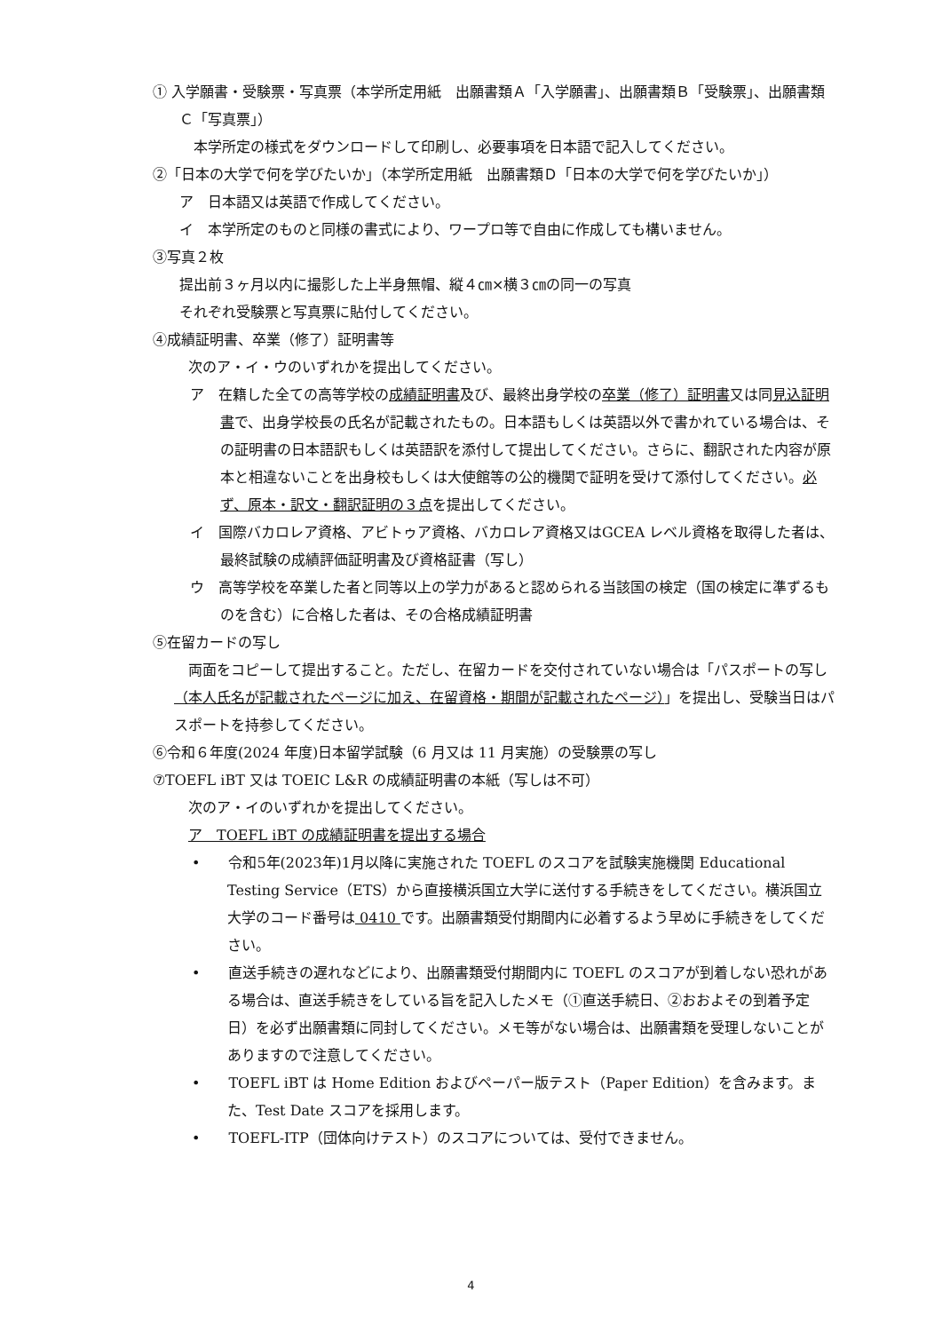① 入学願書・受験票・写真票（本学所定用紙　出願書類Ａ「入学願書」、出願書類Ｂ「受験票」、出願書類Ｃ「写真票」）
　本学所定の様式をダウンロードして印刷し、必要事項を日本語で記入してください。
②「日本の大学で何を学びたいか」（本学所定用紙　出願書類Ｄ「日本の大学で何を学びたいか」）
ア　日本語又は英語で作成してください。
イ　本学所定のものと同様の書式により、ワープロ等で自由に作成しても構いません。
③写真２枚
提出前３ヶ月以内に撮影した上半身無帽、縦４㎝×横３㎝の同一の写真
それぞれ受験票と写真票に貼付してください。
④成績証明書、卒業（修了）証明書等
次のア・イ・ウのいずれかを提出してください。
ア　在籍した全ての高等学校の成績証明書及び、最終出身学校の卒業（修了）証明書又は同見込証明書で、出身学校長の氏名が記載されたもの。日本語もしくは英語以外で書かれている場合は、その証明書の日本語訳もしくは英語訳を添付して提出してください。さらに、翻訳された内容が原本と相違ないことを出身校もしくは大使館等の公的機関で証明を受けて添付してください。必ず、原本・訳文・翻訳証明の３点を提出してください。
イ　国際バカロレア資格、アビトゥア資格、バカロレア資格又はGCEA レベル資格を取得した者は、最終試験の成績評価証明書及び資格証書（写し）
ウ　高等学校を卒業した者と同等以上の学力があると認められる当該国の検定（国の検定に準ずるものを含む）に合格した者は、その合格成績証明書
⑤在留カードの写し
両面をコピーして提出すること。ただし、在留カードを交付されていない場合は「パスポートの写し（本人氏名が記載されたページに加え、在留資格・期間が記載されたページ）」を提出し、受験当日はパスポートを持参してください。
⑥令和６年度(2024 年度)日本留学試験（6 月又は 11 月実施）の受験票の写し
⑦TOEFL iBT 又は TOEIC L&R の成績証明書の本紙（写しは不可）
次のア・イのいずれかを提出してください。
ア　TOEFL iBT の成績証明書を提出する場合
•　　令和5年(2023年)1月以降に実施された TOEFL のスコアを試験実施機関 Educational Testing Service（ETS）から直接横浜国立大学に送付する手続きをしてください。横浜国立大学のコード番号は 0410 です。出願書類受付期間内に必着するよう早めに手続きをしてください。
•　　直送手続きの遅れなどにより、出願書類受付期間内に TOEFL のスコアが到着しない恐れがある場合は、直送手続きをしている旨を記入したメモ（①直送手続日、②おおよその到着予定日）を必ず出願書類に同封してください。メモ等がない場合は、出願書類を受理しないことがありますので注意してください。
•　　TOEFL iBT は Home Edition およびペーパー版テスト（Paper Edition）を含みます。また、Test Date スコアを採用します。
•　　TOEFL-ITP（団体向けテスト）のスコアについては、受付できません。
4